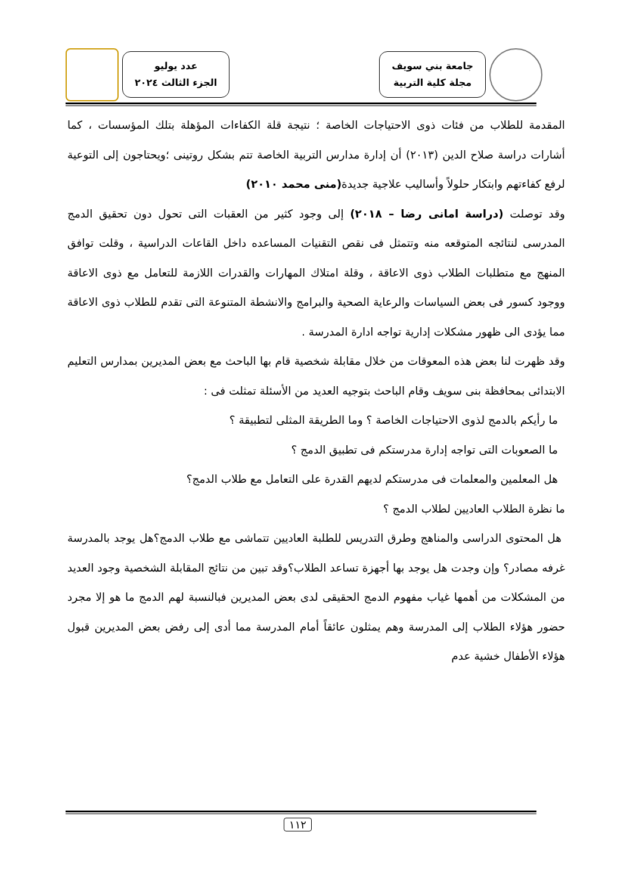جامعة بني سويف
مجلة كلية التربية
عدد يوليو
الجزء الثالث ٢٠٢٤
المقدمة للطلاب من فئات ذوى الاحتياجات الخاصة ؛ نتيجة قلة الكفاءات المؤهلة بتلك المؤسسات ، كما أشارات دراسة صلاح الدين (٢٠١٣) أن إدارة مدارس التربية الخاصة تتم بشكل روتينى ؛ويحتاجون إلى التوعية لرفع كفاءتهم وابتكار حلولاً وأساليب علاجية جديدة(منى محمد ٢٠١٠)
وقد توصلت (دراسة امانى رضا – ٢٠١٨) إلى وجود كثير من العقبات التى تحول دون تحقيق الدمج المدرسى لنتائجه المتوقعه منه وتتمثل فى نقص التقنيات المساعده داخل القاعات الدراسية ، وقلت توافق المنهج مع متطلبات الطلاب ذوى الاعاقة ، وقلة امتلاك المهارات والقدرات اللازمة للتعامل مع ذوى الاعاقة ووجود كسور فى بعض السياسات والرعاية الصحية والبرامج والانشطة المتنوعة التى تقدم للطلاب ذوى الاعاقة مما يؤدى الى ظهور مشكلات إدارية تواجه ادارة المدرسة .
وقد ظهرت لنا بعض هذه المعوقات من خلال مقابلة شخصية قام بها الباحث مع بعض المديرين بمدارس التعليم الابتدائى بمحافظة بنى سويف وقام الباحث بتوجيه العديد من الأسئلة تمثلت فى :
ما رأيكم بالدمج لذوى الاحتياجات الخاصة ؟ وما الطريقة المثلى لتطبيقة ؟
ما الصعوبات التى تواجه إدارة مدرستكم فى تطبيق الدمج ؟
هل المعلمين والمعلمات فى مدرستكم لديهم القدرة على التعامل مع طلاب الدمج؟
ما نظرة الطلاب العاديين لطلاب الدمج ؟
هل المحتوى الدراسى والمناهج وطرق التدريس للطلبة العاديين تتماشى مع طلاب الدمج؟هل يوجد بالمدرسة غرفه مصادر؟ وإن وجدت هل يوجد بها أجهزة تساعد الطلاب؟وقد تبين من نتائج المقابلة الشخصية وجود العديد من المشكلات من أهمها غياب مفهوم الدمج الحقيقى لدى بعض المديرين فبالنسبة لهم الدمج ما هو إلا مجرد حضور هؤلاء الطلاب إلى المدرسة وهم يمثلون عائقاً أمام المدرسة مما أدى إلى رفض بعض المديرين قبول هؤلاء الأطفال خشية عدم
١١٢